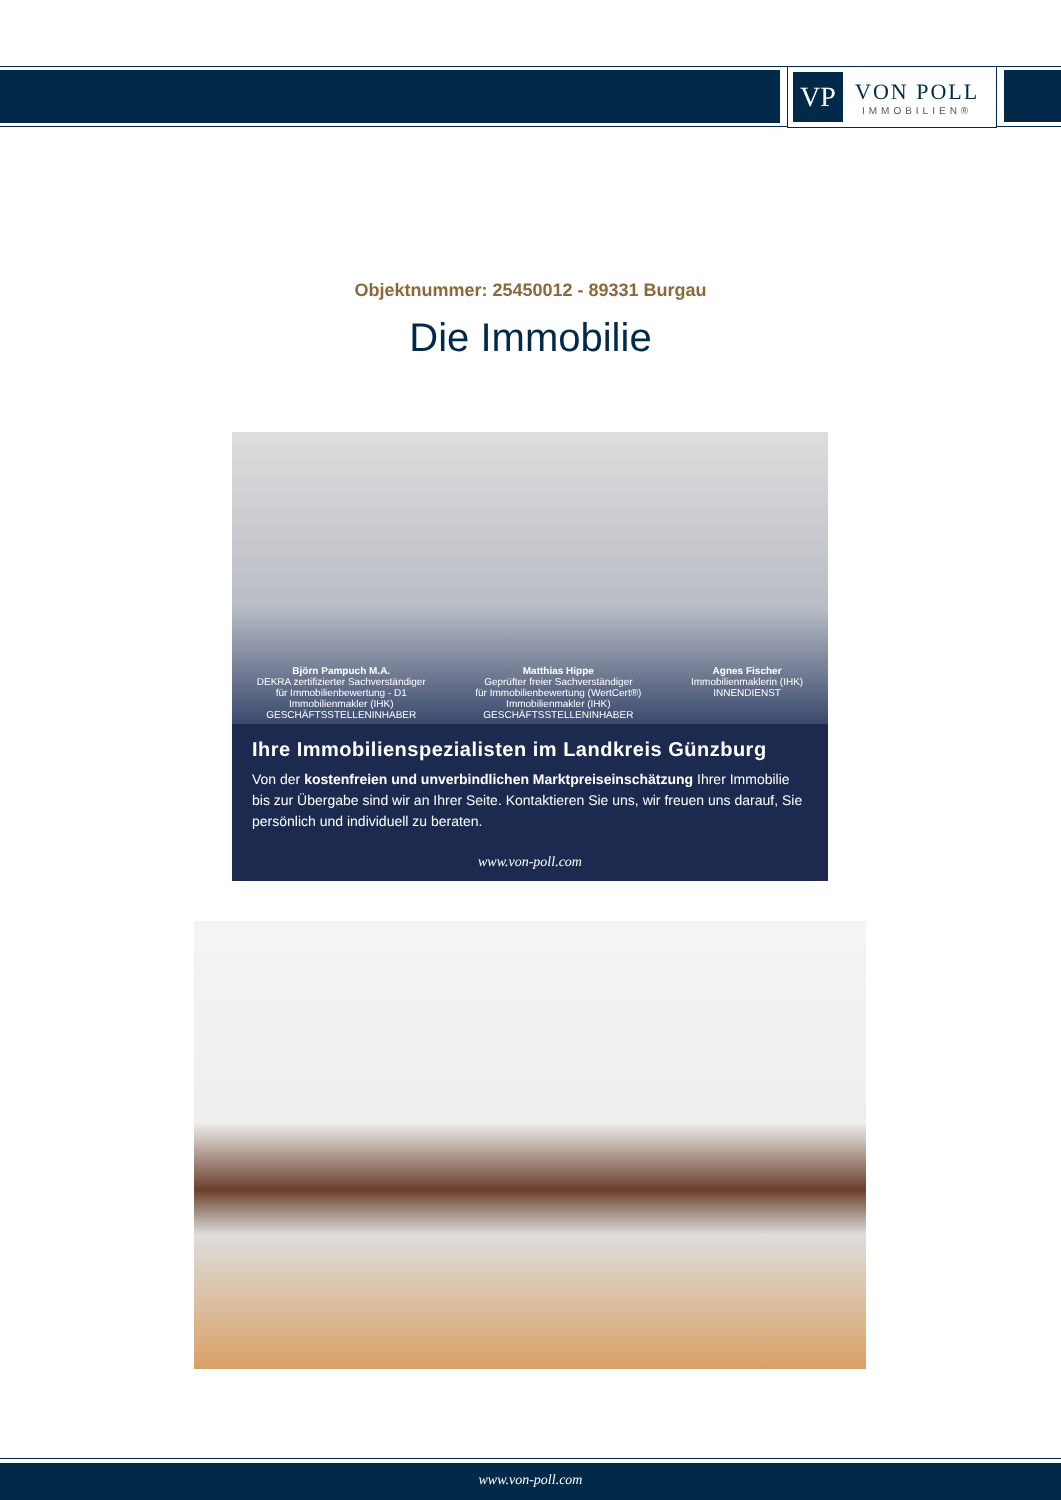VP
VON POLL
IMMOBILIEN®
Objektnummer: 25450012 - 89331 Burgau
Die Immobilie
Björn Pampuch M.A.
DEKRA zertifizierter Sachverständiger
für Immobilienbewertung - D1
Immobilienmakler (IHK)
GESCHÄFTSSTELLENINHABER
Matthias Hippe
Geprüfter freier Sachverständiger
für Immobilienbewertung (WertCert®)
Immobilienmakler (IHK)
GESCHÄFTSSTELLENINHABER
Agnes Fischer
Immobilienmaklerin (IHK)
INNENDIENST
Ihre Immobilienspezialisten im Landkreis Günzburg
Von der kostenfreien und unverbindlichen Marktpreiseinschätzung Ihrer Immobilie bis zur Übergabe sind wir an Ihrer Seite. Kontaktieren Sie uns, wir freuen uns darauf, Sie persönlich und individuell zu beraten.
www.von-poll.com
www.von-poll.com